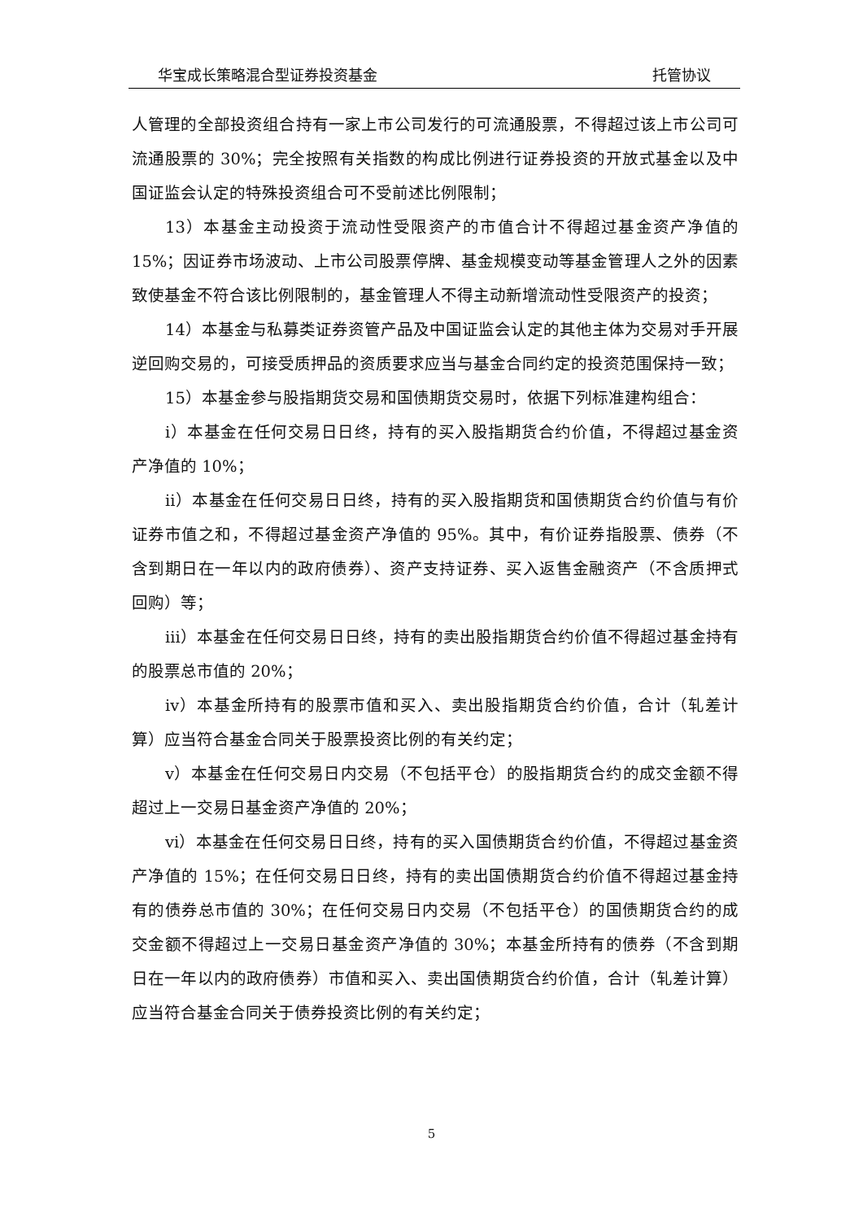华宝成长策略混合型证券投资基金 托管协议
人管理的全部投资组合持有一家上市公司发行的可流通股票，不得超过该上市公司可流通股票的 30%；完全按照有关指数的构成比例进行证券投资的开放式基金以及中国证监会认定的特殊投资组合可不受前述比例限制；
13）本基金主动投资于流动性受限资产的市值合计不得超过基金资产净值的 15%；因证券市场波动、上市公司股票停牌、基金规模变动等基金管理人之外的因素致使基金不符合该比例限制的，基金管理人不得主动新增流动性受限资产的投资；
14）本基金与私募类证券资管产品及中国证监会认定的其他主体为交易对手开展逆回购交易的，可接受质押品的资质要求应当与基金合同约定的投资范围保持一致；
15）本基金参与股指期货交易和国债期货交易时，依据下列标准建构组合：
i）本基金在任何交易日日终，持有的买入股指期货合约价值，不得超过基金资产净值的 10%；
ii）本基金在任何交易日日终，持有的买入股指期货和国债期货合约价值与有价证券市值之和，不得超过基金资产净值的 95%。其中，有价证券指股票、债券（不含到期日在一年以内的政府债券）、资产支持证券、买入返售金融资产（不含质押式回购）等；
iii）本基金在任何交易日日终，持有的卖出股指期货合约价值不得超过基金持有的股票总市值的 20%；
iv）本基金所持有的股票市值和买入、卖出股指期货合约价值，合计（轧差计算）应当符合基金合同关于股票投资比例的有关约定；
v）本基金在任何交易日内交易（不包括平仓）的股指期货合约的成交金额不得超过上一交易日基金资产净值的 20%；
vi）本基金在任何交易日日终，持有的买入国债期货合约价值，不得超过基金资产净值的 15%；在任何交易日日终，持有的卖出国债期货合约价值不得超过基金持有的债券总市值的 30%；在任何交易日内交易（不包括平仓）的国债期货合约的成交金额不得超过上一交易日基金资产净值的 30%；本基金所持有的债券（不含到期日在一年以内的政府债券）市值和买入、卖出国债期货合约价值，合计（轧差计算）应当符合基金合同关于债券投资比例的有关约定；
5